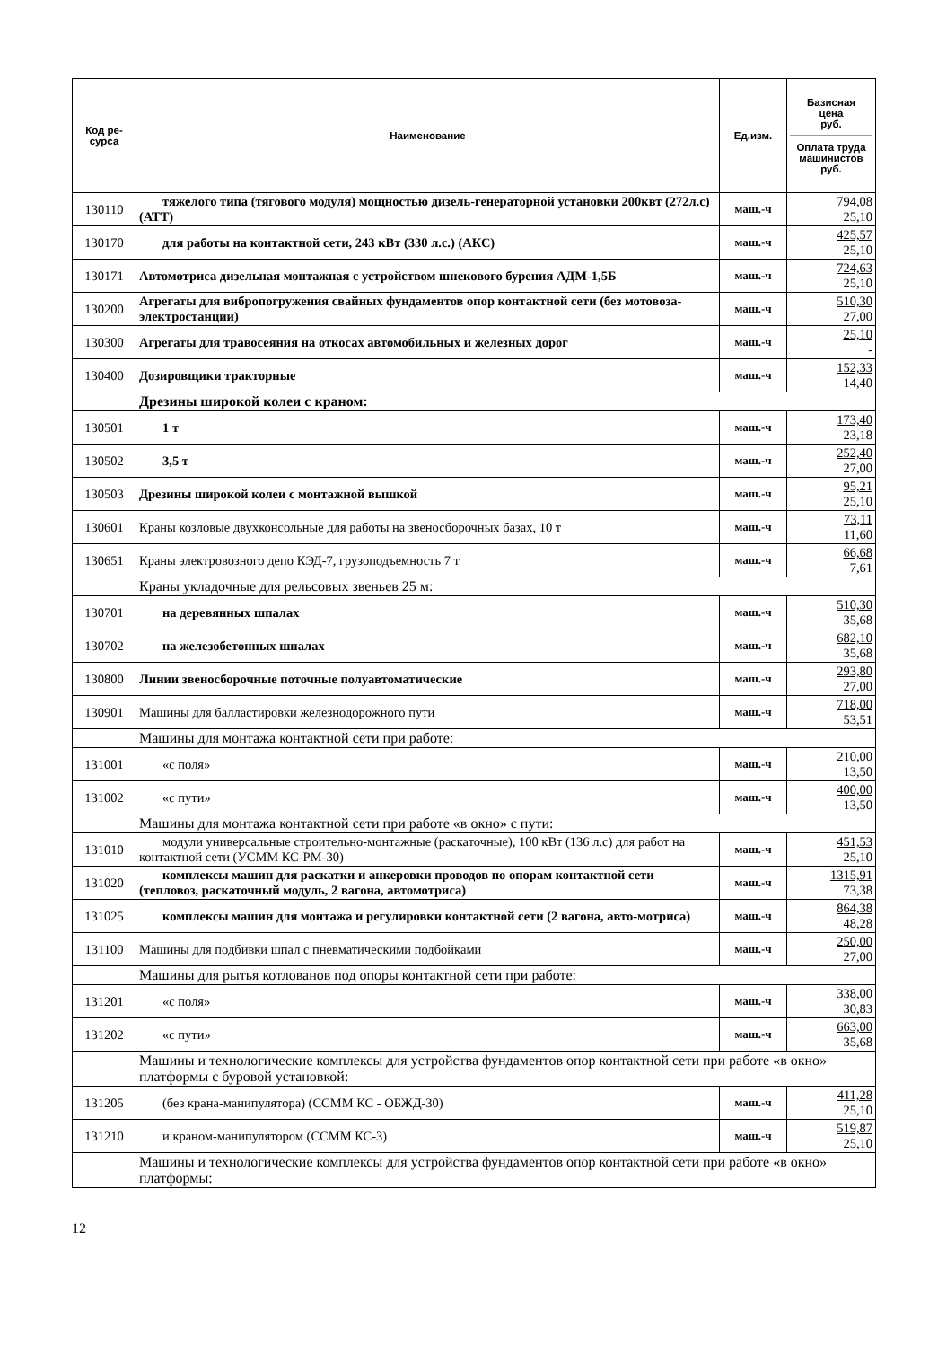| Код ре- сурса | Наименование | Ед.изм. | Базисная цена руб. Оплата труда машинистов руб. |
| --- | --- | --- | --- |
| 130110 | тяжелого типа (тягового модуля) мощностью дизель-генераторной установки 200квт (272л.с) (АТТ) | маш.-ч | 794,08 25,10 |
| 130170 | для работы на контактной сети, 243 кВт (330 л.с.) (АКС) | маш.-ч | 425,57 25,10 |
| 130171 | Автомотриса дизельная монтажная с устройством шнекового бурения АДМ-1,5Б | маш.-ч | 724,63 25,10 |
| 130200 | Агрегаты для вибропогружения свайных фундаментов опор контактной сети (без мотовоза-электростанции) | маш.-ч | 510,30 27,00 |
| 130300 | Агрегаты для травосеяния на откосах автомобильных и железных дорог | маш.-ч | 25,10 - |
| 130400 | Дозировщики тракторные | маш.-ч | 152,33 14,40 |
| | Дрезины широкой колеи с краном: | | |
| 130501 | 1 т | маш.-ч | 173,40 23,18 |
| 130502 | 3,5 т | маш.-ч | 252,40 27,00 |
| 130503 | Дрезины широкой колеи с монтажной вышкой | маш.-ч | 95,21 25,10 |
| 130601 | Краны козловые двухконсольные для работы на звеносборочных базах, 10 т | маш.-ч | 73,11 11,60 |
| 130651 | Краны электровозного депо КЭД-7, грузоподъемность 7 т | маш.-ч | 66,68 7,61 |
| | Краны укладочные для рельсовых звеньев 25 м: | | |
| 130701 | на деревянных шпалах | маш.-ч | 510,30 35,68 |
| 130702 | на железобетонных шпалах | маш.-ч | 682,10 35,68 |
| 130800 | Линии звеносборочные поточные полуавтоматические | маш.-ч | 293,80 27,00 |
| 130901 | Машины для балластировки железнодорожного пути | маш.-ч | 718,00 53,51 |
| | Машины для монтажа контактной сети при работе: | | |
| 131001 | «с поля» | маш.-ч | 210,00 13,50 |
| 131002 | «с пути» | маш.-ч | 400,00 13,50 |
| | Машины для монтажа контактной сети при работе «в окно» с пути: | | |
| 131010 | модули универсальные строительно-монтажные (раскаточные), 100 кВт (136 л.с) для работ на контактной сети (УСММ КС-РМ-30) | маш.-ч | 451,53 25,10 |
| 131020 | комплексы машин для раскатки и анкеровки проводов по опорам контактной сети (тепловоз, раскаточный модуль, 2 вагона, автомотриса) | маш.-ч | 1315,91 73,38 |
| 131025 | комплексы машин для монтажа и регулировки контактной сети (2 вагона, авто- мотриса) | маш.-ч | 864,38 48,28 |
| 131100 | Машины для подбивки шпал с пневматическими подбойками | маш.-ч | 250,00 27,00 |
| | Машины для рытья котлованов под опоры контактной сети при работе: | | |
| 131201 | «с поля» | маш.-ч | 338,00 30,83 |
| 131202 | «с пути» | маш.-ч | 663,00 35,68 |
| | Машины и технологические комплексы для устройства фундаментов опор контактной сети при работе «в окно» платформы с буровой установкой: | | |
| 131205 | (без крана-манипулятора) (ССММ КС - ОБЖД-30) | маш.-ч | 411,28 25,10 |
| 131210 | и краном-манипулятором (ССММ КС-3) | маш.-ч | 519,87 25,10 |
| | Машины и технологические комплексы для устройства фундаментов опор контактной сети при работе «в окно» платформы: | | |
12